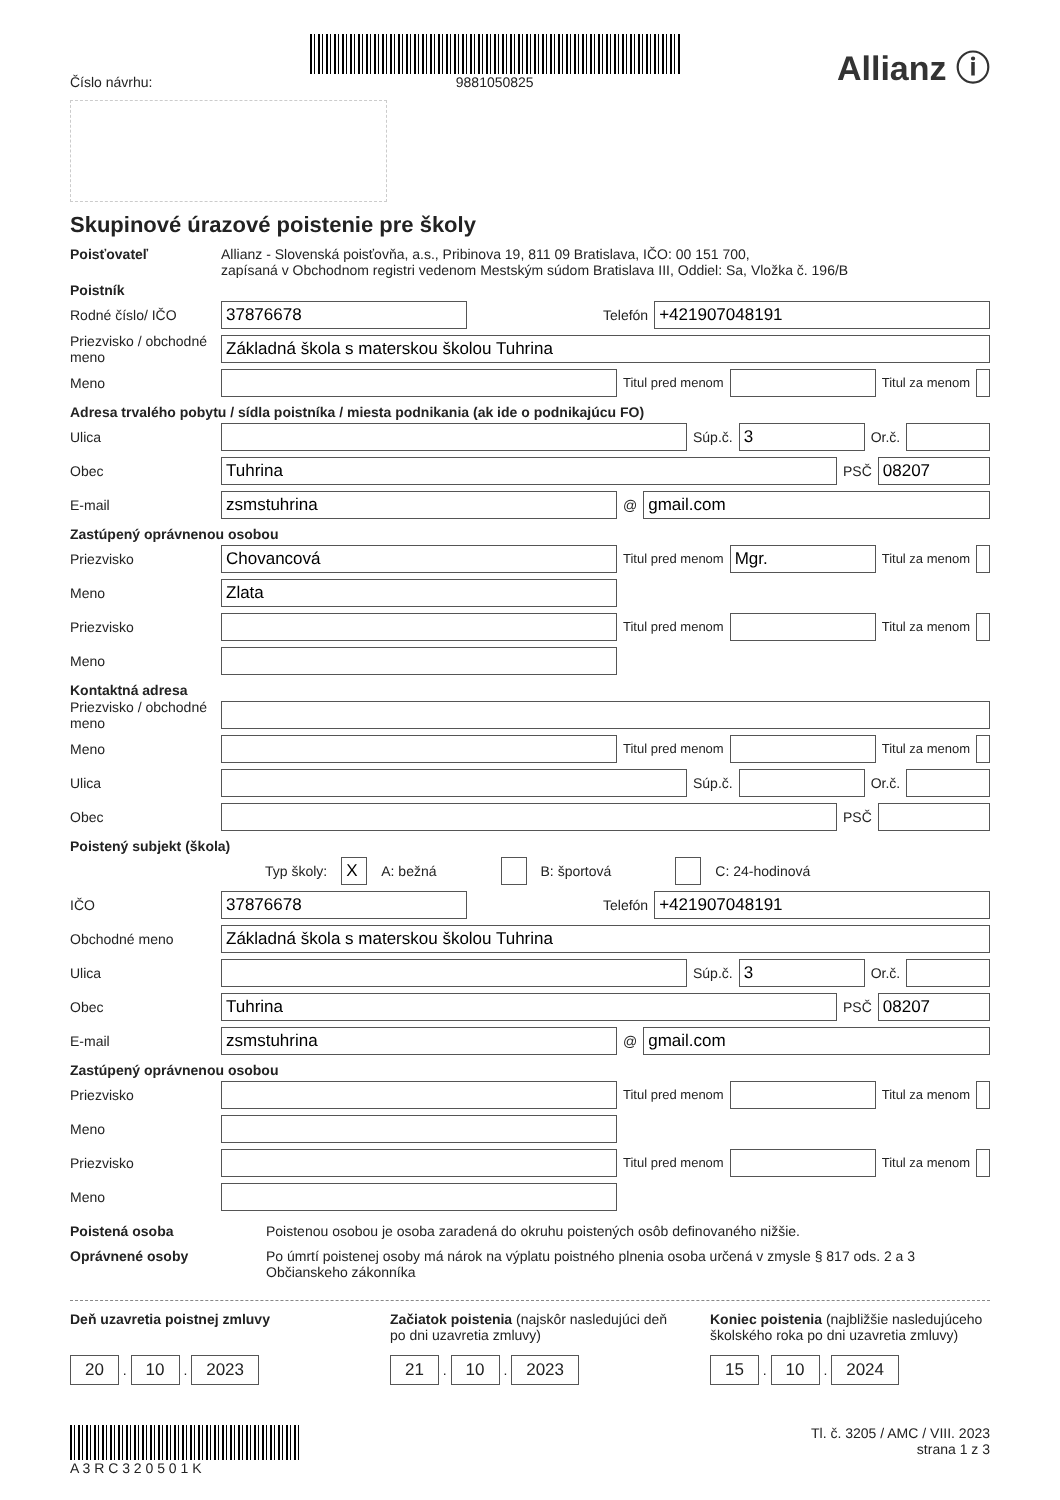Číslo návrhu:
9881050825
Allianz ⓘ
Skupinové úrazové poistenie pre školy
Poisťovateľ Allianz - Slovenská poisťovňa, a.s., Pribinova 19, 811 09 Bratislava, IČO: 00 151 700,
zapísaná v Obchodnom registri vedenom Mestským súdom Bratislava III, Oddiel: Sa, Vložka č. 196/B
Poistník
Rodné číslo/ IČO
37876678
Telefón
+421907048191
Priezvisko / obchodné meno
Základná škola s materskou školou Tuhrina
Meno
Titul pred menom Titul za menom
Adresa trvalého pobytu / sídla poistníka / miesta podnikania (ak ide o podnikajúcu FO)
Ulica Súp.č.
3
Or.č.
Obec
Tuhrina
PSČ
08207
E-mail
zsmstuhrina
@
gmail.com
Zastúpený oprávnenou osobou
Priezvisko
Chovancová
Titul pred menom
Mgr.
Titul za menom
Meno
Zlata
Priezvisko
Titul pred menom Titul za menom
Meno
Kontaktná adresa
Priezvisko / obchodné meno
Meno
Titul pred menom Titul za menom
Ulica Súp.č. Or.č.
Obec PSČ
Poistený subjekt (škola)
Typ školy: X A: bežná B: športová C: 24-hodinová
IČO
37876678
Telefón
+421907048191
Obchodné meno
Základná škola s materskou školou Tuhrina
Ulica Súp.č.
3
Or.č.
Obec
Tuhrina
PSČ
08207
E-mail
zsmstuhrina
@
gmail.com
Zastúpený oprávnenou osobou
Priezvisko
Titul pred menom Titul za menom
Meno
Priezvisko
Titul pred menom Titul za menom
Meno
Poistená osoba Poistenou osobou je osoba zaradená do okruhu poistených osôb definovaného nižšie.
Oprávnené osoby Po úmrtí poistenej osoby má nárok na výplatu poistného plnenia osoba určená v zmysle § 817 ods. 2 a 3 Občianskeho zákonníka
Deň uzavretia poistnej zmluvy
20 . 10 . 2023
Začiatok poistenia (najskôr nasledujúci deň po dni uzavretia zmluvy)
21 . 10 . 2023
Koniec poistenia (najbližšie nasledujúceho školského roka po dni uzavretia zmluvy)
15 . 10 . 2024
A 3 R C 3 2 0 5 0 1 K Tl. č. 3205 / AMC / VIII. 2023
strana 1 z 3